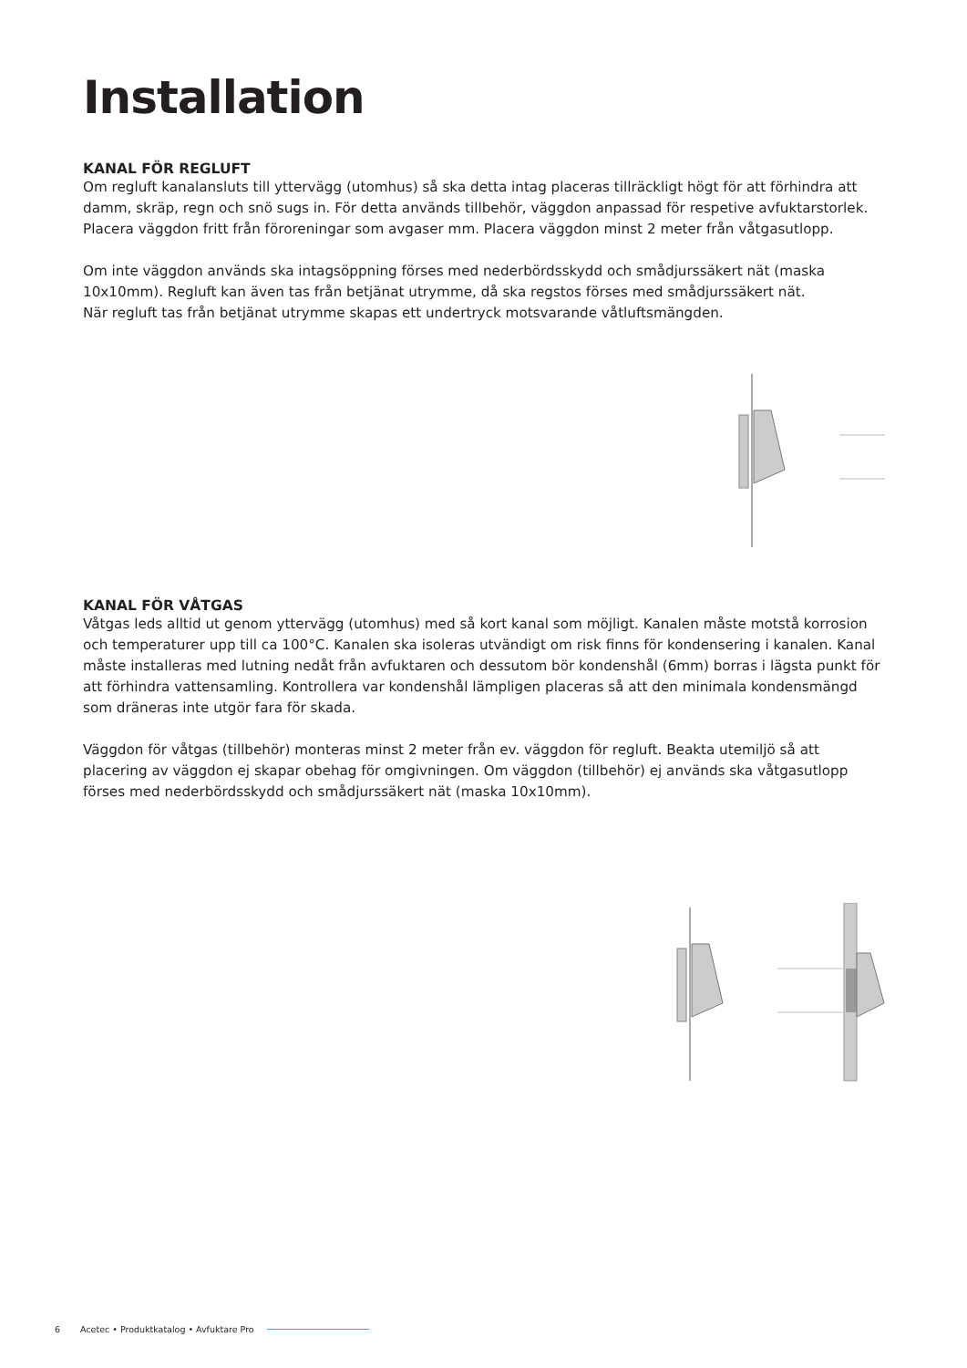Installation
KANAL FÖR REGLUFT
Om regluft kanalansluts till yttervägg (utomhus) så ska detta intag placeras tillräckligt högt för att förhindra att damm, skräp, regn och snö sugs in. För detta används tillbehör, väggdon anpassad för respetive avfuktarstorlek. Placera väggdon fritt från föroreningar som avgaser mm. Placera väggdon minst 2 meter från våtgasutlopp.
Om inte väggdon används ska intagsöppning förses med nederbördsskydd och smådjurssäkert nät (maska 10x10mm). Regluft kan även tas från betjänat utrymme, då ska regstos förses med smådjurssäkert nät.
När regluft tas från betjänat utrymme skapas ett undertryck motsvarande våtluftsmängden.
KANAL FÖR VÅTGAS
Våtgas leds alltid ut genom yttervägg (utomhus) med så kort kanal som möjligt. Kanalen måste motstå korrosion och temperaturer upp till ca 100°C. Kanalen ska isoleras utvändigt om risk finns för kondensering i kanalen. Kanal måste installeras med lutning nedåt från avfuktaren och dessutom bör kondenshål (6mm) borras i lägsta punkt för att förhindra vattensamling. Kontrollera var kondenshål lämpligen placeras så att den minimala kondensmängd som dräneras inte utgör fara för skada.
Väggdon för våtgas (tillbehör) monteras minst 2 meter från ev. väggdon för regluft. Beakta utemiljö så att placering av väggdon ej skapar obehag för omgivningen. Om väggdon (tillbehör) ej används ska våtgasutlopp förses med nederbördsskydd och smådjurssäkert nät (maska 10x10mm).
6 Acetec • Produktkatalog • Avfuktare Pro